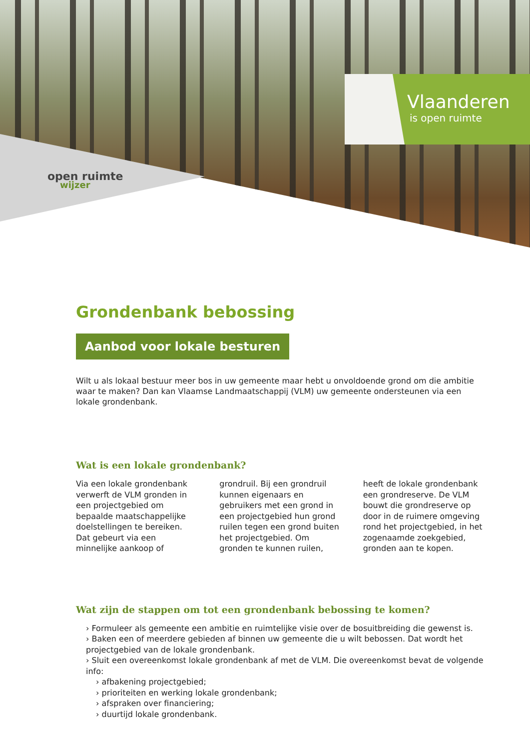open ruimte
wijzer
Vlaanderen
is open ruimte
Grondenbank bebossing
Aanbod voor lokale besturen
Wilt u als lokaal bestuur meer bos in uw gemeente maar hebt u onvoldoende grond om die ambitie waar te maken? Dan kan Vlaamse Landmaatschappij (VLM) uw gemeente ondersteunen via een lokale grondenbank.
Wat is een lokale grondenbank?
Via een lokale grondenbank verwerft de VLM gronden in een projectgebied om bepaalde maatschappelijke doelstellingen te bereiken. Dat gebeurt via een minnelijke aankoop of grondruil. Bij een grondruil kunnen eigenaars en gebruikers met een grond in een projectgebied hun grond ruilen tegen een grond buiten het projectgebied. Om gronden te kunnen ruilen, heeft de lokale grondenbank een grondreserve. De VLM bouwt die grondreserve op door in de ruimere omgeving rond het projectgebied, in het zogenaamde zoekgebied, gronden aan te kopen.
Wat zijn de stappen om tot een grondenbank bebossing te komen?
› Formuleer als gemeente een ambitie en ruimtelijke visie over de bosuitbreiding die gewenst is.
› Baken een of meerdere gebieden af binnen uw gemeente die u wilt bebossen. Dat wordt het projectgebied van de lokale grondenbank.
› Sluit een overeenkomst lokale grondenbank af met de VLM. Die overeenkomst bevat de volgende info:
› afbakening projectgebied;
› prioriteiten en werking lokale grondenbank;
› afspraken over financiering;
› duurtijd lokale grondenbank.